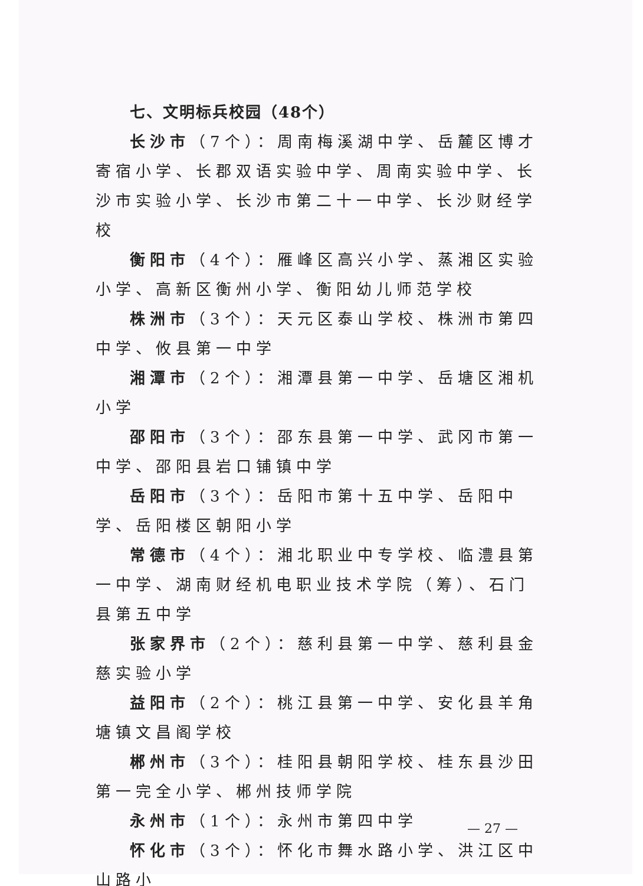七、文明标兵校园（48个）
长沙市（7个）：周南梅溪湖中学、岳麓区博才寄宿小学、长郡双语实验中学、周南实验中学、长沙市实验小学、长沙市第二十一中学、长沙财经学校
衡阳市（4个）：雁峰区高兴小学、蒸湘区实验小学、高新区衡州小学、衡阳幼儿师范学校
株洲市（3个）：天元区泰山学校、株洲市第四中学、攸县第一中学
湘潭市（2个）：湘潭县第一中学、岳塘区湘机小学
邵阳市（3个）：邵东县第一中学、武冈市第一中学、邵阳县岩口铺镇中学
岳阳市（3个）：岳阳市第十五中学、岳阳中学、岳阳楼区朝阳小学
常德市（4个）：湘北职业中专学校、临澧县第一中学、湖南财经机电职业技术学院（筹）、石门县第五中学
张家界市（2个）：慈利县第一中学、慈利县金慈实验小学
益阳市（2个）：桃江县第一中学、安化县羊角塘镇文昌阁学校
郴州市（3个）：桂阳县朝阳学校、桂东县沙田第一完全小学、郴州技师学院
永州市（1个）：永州市第四中学
怀化市（3个）：怀化市舞水路小学、洪江区中山路小
— 27 —